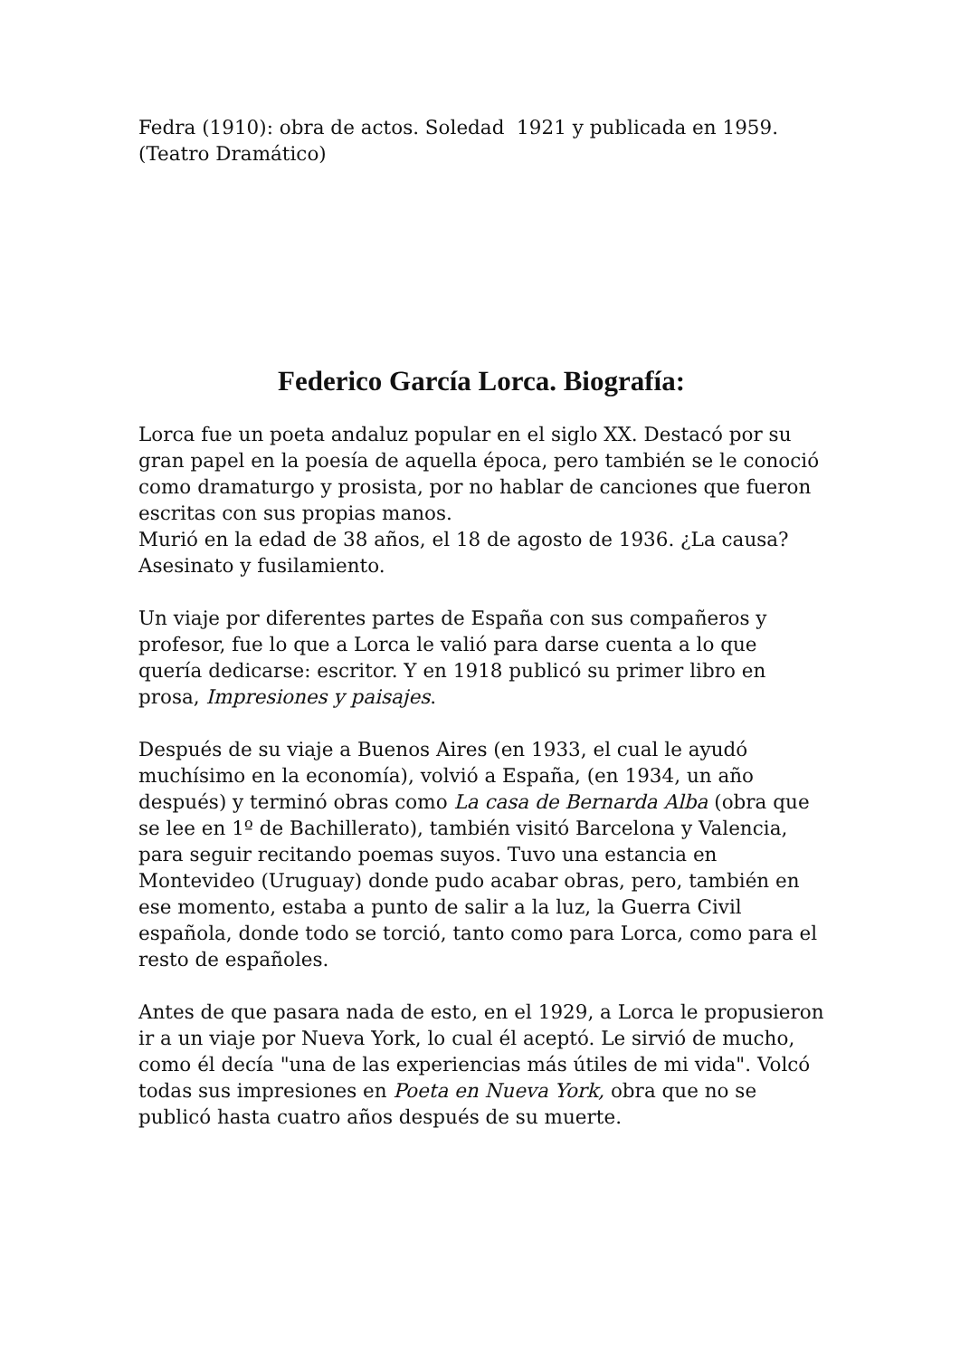Fedra (1910): obra de actos. Soledad 1921 y publicada en 1959. (Teatro Dramático)
Federico García Lorca. Biografía:
Lorca fue un poeta andaluz popular en el siglo XX. Destacó por su gran papel en la poesía de aquella época, pero también se le conoció como dramaturgo y prosista, por no hablar de canciones que fueron escritas con sus propias manos.
Murió en la edad de 38 años, el 18 de agosto de 1936. ¿La causa? Asesinato y fusilamiento.
Un viaje por diferentes partes de España con sus compañeros y profesor, fue lo que a Lorca le valió para darse cuenta a lo que quería dedicarse: escritor. Y en 1918 publicó su primer libro en prosa, Impresiones y paisajes.
Después de su viaje a Buenos Aires (en 1933, el cual le ayudó muchísimo en la economía), volvió a España, (en 1934, un año después) y terminó obras como La casa de Bernarda Alba (obra que se lee en 1º de Bachillerato), también visitó Barcelona y Valencia, para seguir recitando poemas suyos. Tuvo una estancia en Montevideo (Uruguay) donde pudo acabar obras, pero, también en ese momento, estaba a punto de salir a la luz, la Guerra Civil española, donde todo se torció, tanto como para Lorca, como para el resto de españoles.
Antes de que pasara nada de esto, en el 1929, a Lorca le propusieron ir a un viaje por Nueva York, lo cual él aceptó. Le sirvió de mucho, como él decía "una de las experiencias más útiles de mi vida". Volcó todas sus impresiones en Poeta en Nueva York, obra que no se publicó hasta cuatro años después de su muerte.